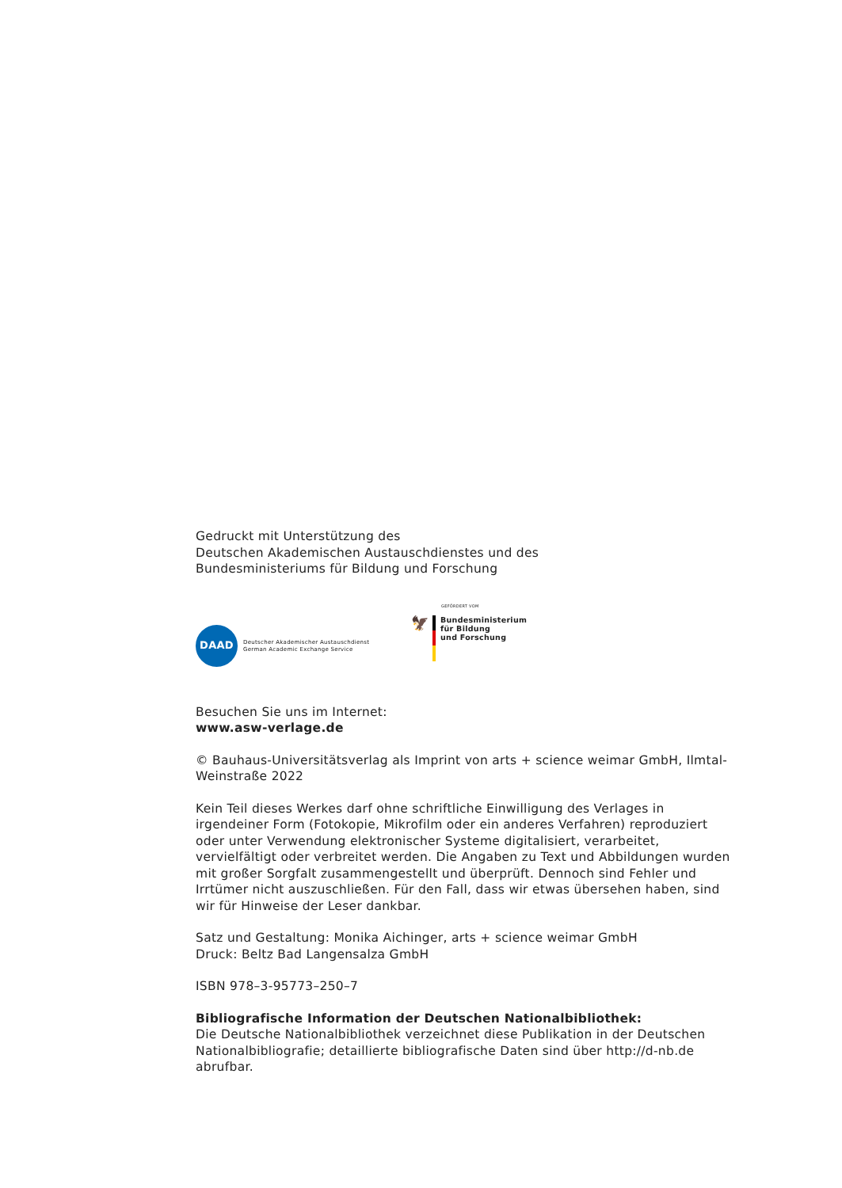Gedruckt mit Unterstützung des
Deutschen Akademischen Austauschdienstes und des
Bundesministeriums für Bildung und Forschung
DAAD
Deutscher Akademischer Austauschdienst
German Academic Exchange Service
GEFÖRDERT VOM
🦅
Bundesministerium
für Bildung
und Forschung
Besuchen Sie uns im Internet:
www.asw-verlage.de
© Bauhaus-Universitätsverlag als Imprint von arts + science weimar GmbH, Ilmtal-Weinstraße 2022
Kein Teil dieses Werkes darf ohne schriftliche Einwilligung des Verlages in irgendeiner Form (Fotokopie, Mikrofilm oder ein anderes Verfahren) reproduziert oder unter Verwendung elektronischer Systeme digitalisiert, verarbeitet, vervielfältigt oder verbreitet werden. Die Angaben zu Text und Abbildungen wurden mit großer Sorgfalt zusammengestellt und überprüft. Dennoch sind Fehler und Irrtümer nicht auszuschließen. Für den Fall, dass wir etwas übersehen haben, sind wir für Hinweise der Leser dankbar.
Satz und Gestaltung: Monika Aichinger, arts + science weimar GmbH
Druck: Beltz Bad Langensalza GmbH
ISBN 978–3-95773–250–7
Bibliografische Information der Deutschen Nationalbibliothek:
Die Deutsche Nationalbibliothek verzeichnet diese Publikation in der Deutschen Nationalbibliografie; detaillierte bibliografische Daten sind über http://d-nb.de abrufbar.